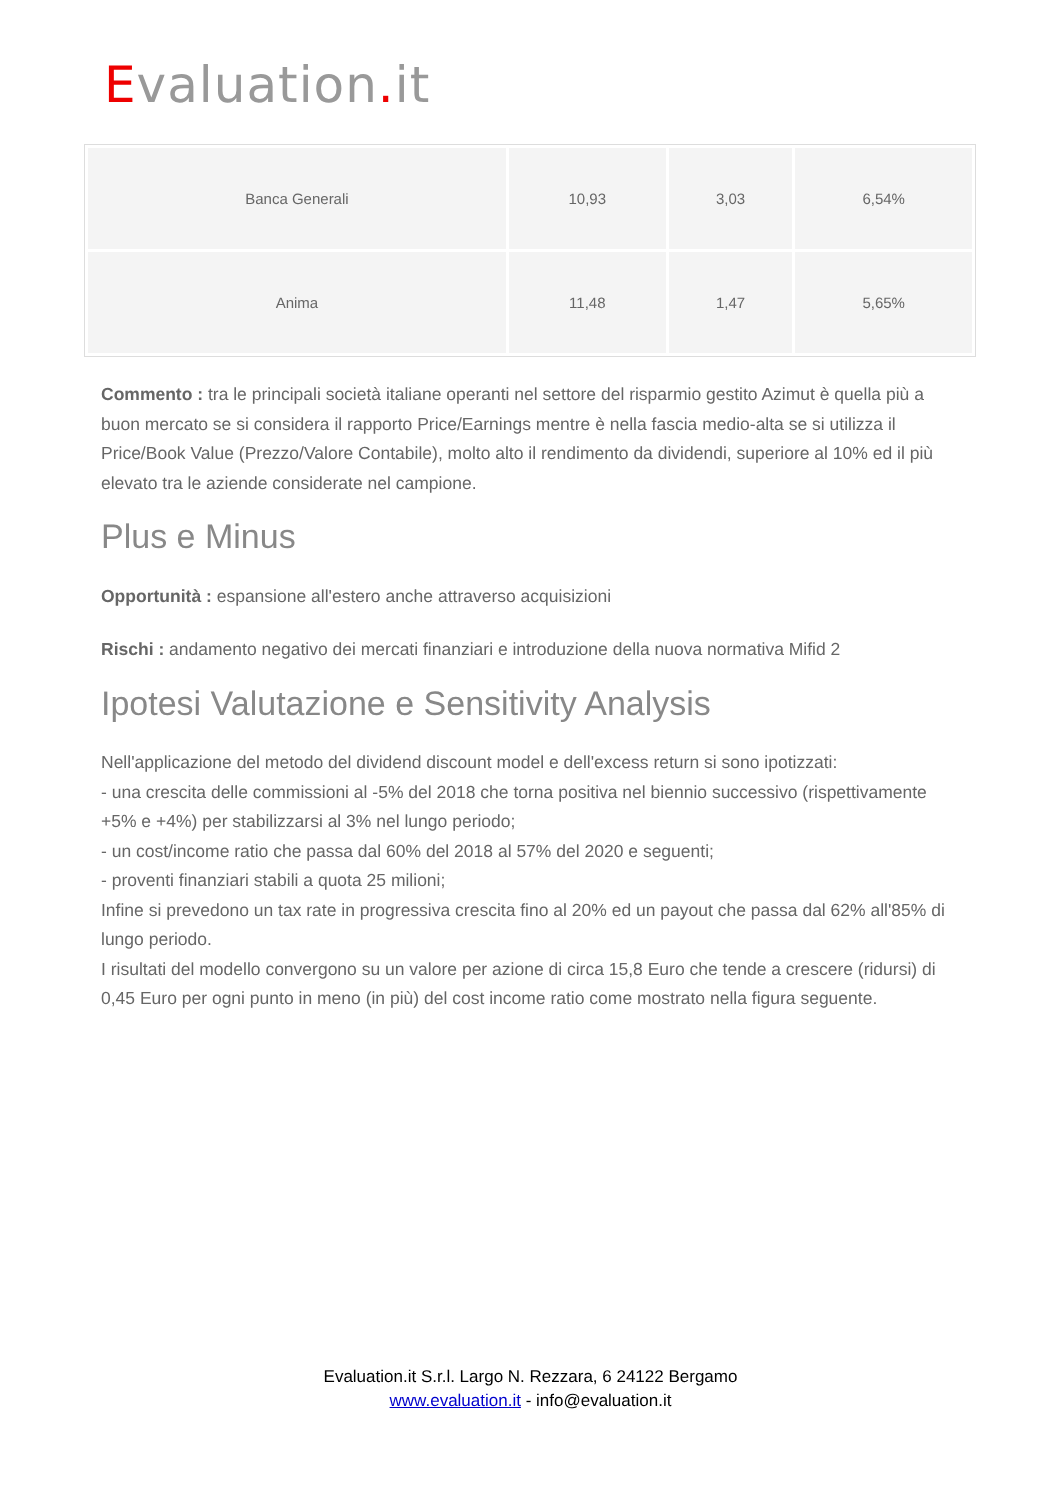Evaluation. it
| Banca Generali | 10,93 | 3,03 | 6,54% |
| Anima | 11,48 | 1,47 | 5,65% |
Commento : tra le principali società italiane operanti nel settore del risparmio gestito Azimut è quella più a buon mercato se si considera il rapporto Price/Earnings mentre è nella fascia medio-alta se si utilizza il Price/Book Value (Prezzo/Valore Contabile), molto alto il rendimento da dividendi, superiore al 10% ed il più elevato tra le aziende considerate nel campione.
Plus e Minus
Opportunità : espansione all'estero anche attraverso acquisizioni
Rischi : andamento negativo dei mercati finanziari e introduzione della nuova normativa Mifid 2
Ipotesi Valutazione e Sensitivity Analysis
Nell'applicazione del metodo del dividend discount model e dell'excess return si sono ipotizzati:
- una crescita delle commissioni al -5% del 2018 che torna positiva nel biennio successivo (rispettivamente +5% e +4%) per stabilizzarsi al 3% nel lungo periodo;
- un cost/income ratio che passa dal 60% del 2018 al 57% del 2020 e seguenti;
- proventi finanziari stabili a quota 25 milioni;
Infine si prevedono un tax rate in progressiva crescita fino al 20% ed un payout che passa dal 62% all'85% di lungo periodo.
I risultati del modello convergono su un valore per azione di circa 15,8 Euro che tende a crescere (ridursi) di 0,45 Euro per ogni punto in meno (in più) del cost income ratio come mostrato nella figura seguente.
Evaluation.it S.r.l. Largo N. Rezzara, 6 24122 Bergamo
www.evaluation.it - info@evaluation.it